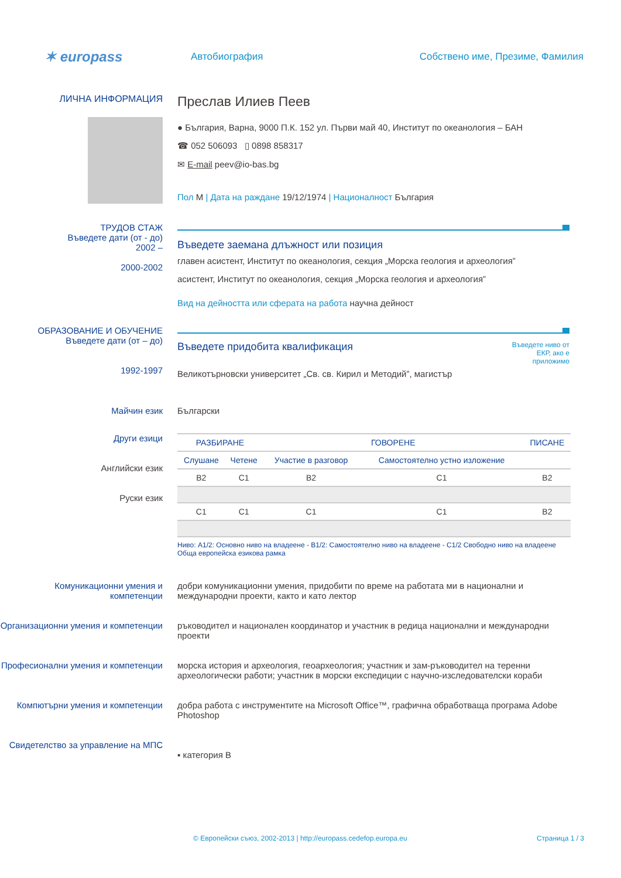✶ europass
Автобиография
Собствено име, Презиме, Фамилия
ЛИЧНА ИНФОРМАЦИЯ
Преслав Илиев Пеев
● България, Варна, 9000 П.К. 152 ул. Първи май 40, Институт по океанология – БАН
☎ 052 506093 ▯ 0898 858317
✉ E-mail peev@io-bas.bg
Пол М | Дата на раждане 19/12/1974 | Националност България
ТРУДОВ СТАЖ
Въведете дати (от - до)
2002 –
2000-2002
Въведете заемана длъжност или позиция
главен асистент, Институт по океанология, секция „Морска геология и археология”
асистент, Институт по океанология, секция „Морска геология и археология”
Вид на дейността или сферата на работа научна дейност
ОБРАЗОВАНИЕ И ОБУЧЕНИЕ
Въведете дати (от – до)
1992-1997
Въведете придобита квалификация
Въведете ниво от ЕКР, ако е приложимо
Великотърновски университет „Св. св. Кирил и Методий”, магистър
Майчин език Български
Други езици
Английски език
Руски език
| РАЗБИРАНЕ | | ГОВОРЕНЕ | | ПИСАНЕ |
| --- | --- | --- | --- | --- |
| Слушане | Четене | Участие в разговор | Самостоятелно устно изложение | |
| B2 | C1 | B2 | C1 | B2 |
| C1 | C1 | C1 | C1 | B2 |
Ниво: A1/2: Основно ниво на владеене - B1/2: Самостоятелно ниво на владеене - C1/2 Свободно ниво на владеене
Обща европейска езикова рамка
Комуникационни умения и компетенции
добри комуникационни умения, придобити по време на работата ми в национални и международни проекти, както и като лектор
Организационни умения и компетенции
ръководител и национален координатор и участник в редица национални и международни проекти
Професионални умения и компетенции
морска история и археология, геоархеология; участник и зам-ръководител на теренни археологически работи; участник в морски експедиции с научно-изследователски кораби
Компютърни умения и компетенции добра работа с инструментите на Microsoft Office™, графична обработваща програма Adobe Photoshop
Свидетелство за управление на МПС
▪ категория B
© Европейски съюз, 2002-2013 | http://europass.cedefop.europa.eu
Страница 1 / 3